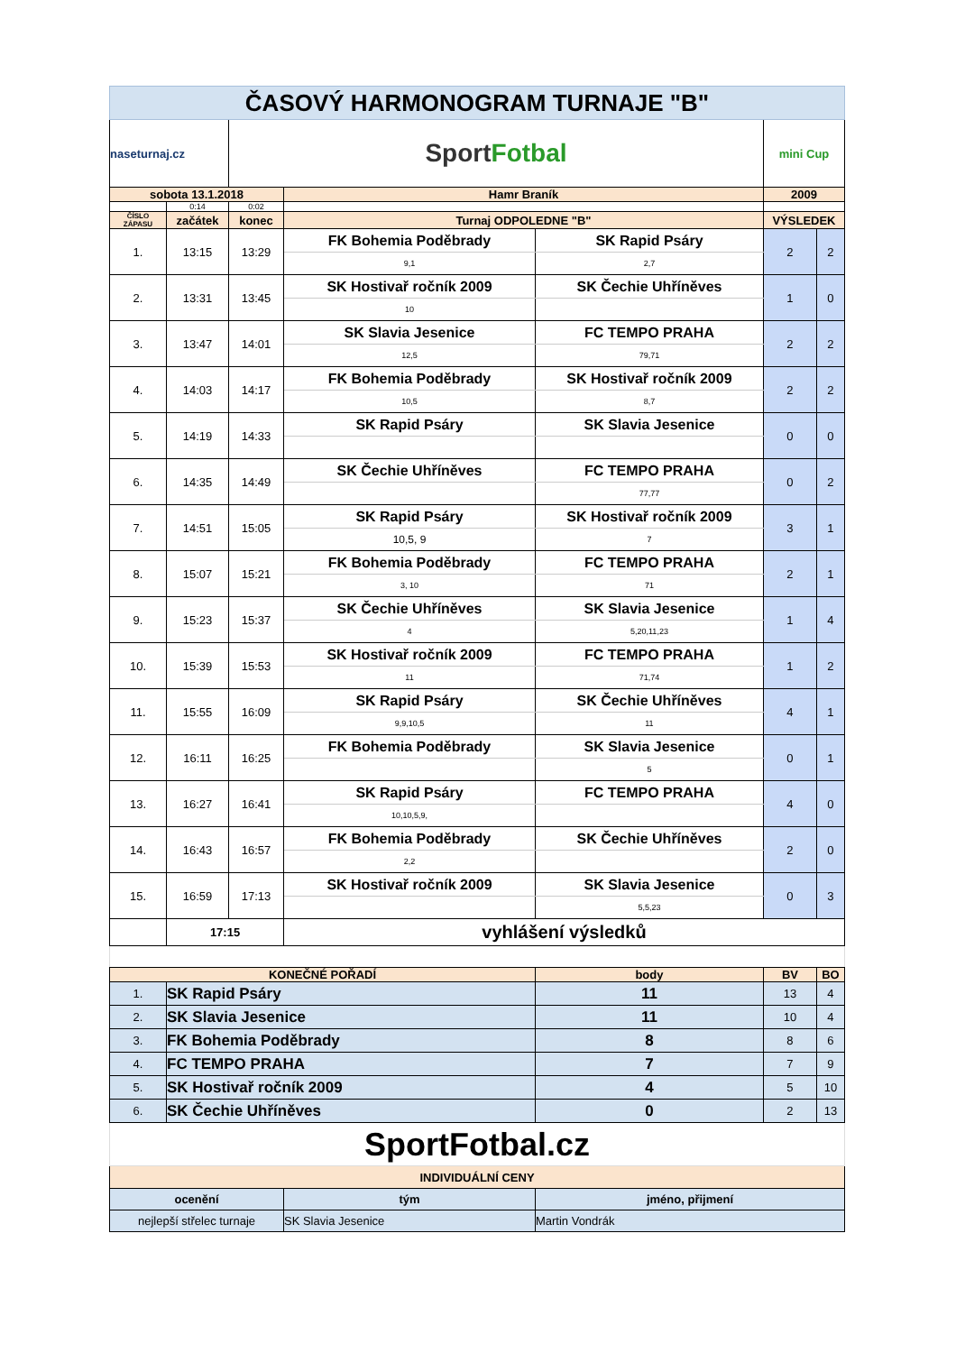| ČASOVÝ HARMONOGRAM TURNAJE "B" | | | | | | |
| naseturnaj.cz | | Sport Fotbal | | | mini Cup | |
| sobota 13.1.2018 | | | Hamr Braník | | 2009 | |
| | 0:14 | 0:02 | | | | |
| ČÍSLO ZÁPASU | začátek | konec | Turnaj ODPOLEDNE "B" | | VÝSLEDEK | |
| 1. | 13:15 | 13:29 | FK Bohemia Poděbrady | SK Rapid Psáry | 2 | 2 |
| | | | 9,1 | 2,7 | | |
| 2. | 13:31 | 13:45 | SK Hostivař ročník 2009 | SK Čechie Uhříněves | 1 | 0 |
| | | | 10 | | | |
| 3. | 13:47 | 14:01 | SK Slavia Jesenice | FC TEMPO PRAHA | 2 | 2 |
| | | | 12,5 | 79,71 | | |
| 4. | 14:03 | 14:17 | FK Bohemia Poděbrady | SK Hostivař ročník 2009 | 2 | 2 |
| | | | 10,5 | 8,7 | | |
| 5. | 14:19 | 14:33 | SK Rapid Psáry | SK Slavia Jesenice | 0 | 0 |
| 6. | 14:35 | 14:49 | SK Čechie Uhříněves | FC TEMPO PRAHA | 0 | 2 |
| | | | | 77,77 | | |
| 7. | 14:51 | 15:05 | SK Rapid Psáry | SK Hostivař ročník 2009 | 3 | 1 |
| | | | 10,5, 9 | 7 | | |
| 8. | 15:07 | 15:21 | FK Bohemia Poděbrady | FC TEMPO PRAHA | 2 | 1 |
| | | | 3, 10 | 71 | | |
| 9. | 15:23 | 15:37 | SK Čechie Uhříněves | SK Slavia Jesenice | 1 | 4 |
| | | | 4 | 5,20,11,23 | | |
| 10. | 15:39 | 15:53 | SK Hostivař ročník 2009 | FC TEMPO PRAHA | 1 | 2 |
| | | | 11 | 71,74 | | |
| 11. | 15:55 | 16:09 | SK Rapid Psáry | SK Čechie Uhříněves | 4 | 1 |
| | | | 9,9,10,5 | 11 | | |
| 12. | 16:11 | 16:25 | FK Bohemia Poděbrady | SK Slavia Jesenice | 0 | 1 |
| | | | | 5 | | |
| 13. | 16:27 | 16:41 | SK Rapid Psáry | FC TEMPO PRAHA | 4 | 0 |
| | | | 10,10,5,9, | | | |
| 14. | 16:43 | 16:57 | FK Bohemia Poděbrady | SK Čechie Uhříněves | 2 | 0 |
| | | | 2,2 | | | |
| 15. | 16:59 | 17:13 | SK Hostivař ročník 2009 | SK Slavia Jesenice | 0 | 3 |
| | | | | 5,5,23 | | |
| | 17:15 | | vyhlášení výsledků | | | |
| KONEČNÉ POŘADÍ | | | | body | BV | BO |
| 1. | SK Rapid Psáry | | | 11 | 13 | 4 |
| 2. | SK Slavia Jesenice | | | 11 | 10 | 4 |
| 3. | FK Bohemia Poděbrady | | | 8 | 8 | 6 |
| 4. | FC TEMPO PRAHA | | | 7 | 7 | 9 |
| 5. | SK Hostivař ročník 2009 | | | 4 | 5 | 10 |
| 6. | SK Čechie Uhříněves | | | 0 | 2 | 13 |
| SportFotbal.cz | | | | | | |
| INDIVIDUÁLNÍ CENY | | | | | | |
| ocenění | | | tým | jméno, přijmení | | |
| nejlepší střelec turnaje | | | SK Slavia Jesenice | Martin Vondrák | | |